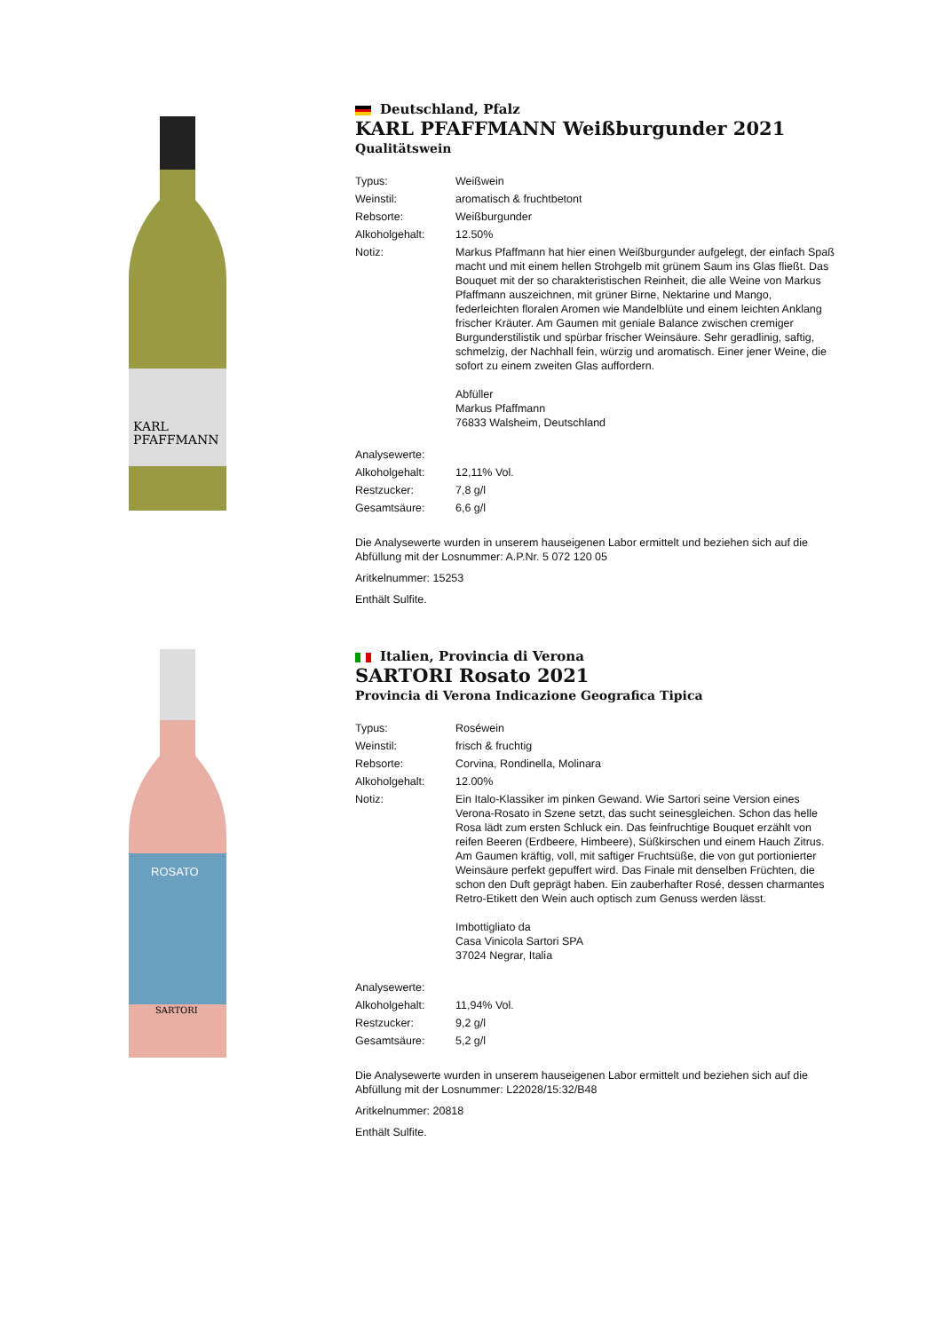KARL
PFAFFMANN
Deutschland, Pfalz
KARL PFAFFMANN Weißburgunder 2021
Qualitätswein
| Typus: | Weißwein |
| Weinstil: | aromatisch & fruchtbetont |
| Rebsorte: | Weißburgunder |
| Alkoholgehalt: | 12.50% |
| Notiz: | Markus Pfaffmann hat hier einen Weißburgunder aufgelegt, der einfach Spaß macht und mit einem hellen Strohgelb mit grünem Saum ins Glas fließt. Das Bouquet mit der so charakteristischen Reinheit, die alle Weine von Markus Pfaffmann auszeichnen, mit grüner Birne, Nektarine und Mango, federleichten floralen Aromen wie Mandelblüte und einem leichten Anklang frischer Kräuter. Am Gaumen mit geniale Balance zwischen cremiger Burgunderstilistik und spürbar frischer Weinsäure. Sehr geradlinig, saftig, schmelzig, der Nachhall fein, würzig und aromatisch. Einer jener Weine, die sofort zu einem zweiten Glas auffordern. Abfüller Markus Pfaffmann 76833 Walsheim, Deutschland |
| Analysewerte: | |
| Alkoholgehalt: | 12,11% Vol. |
| Restzucker: | 7,8 g/l |
| Gesamtsäure: | 6,6 g/l |
Die Analysewerte wurden in unserem hauseigenen Labor ermittelt und beziehen sich auf die Abfüllung mit der Losnummer: A.P.Nr. 5 072 120 05
Aritkelnummer: 15253
Enthält Sulfite.
ROSATO
SARTORI
Italien, Provincia di Verona
SARTORI Rosato 2021
Provincia di Verona Indicazione Geografica Tipica
| Typus: | Roséwein |
| Weinstil: | frisch & fruchtig |
| Rebsorte: | Corvina, Rondinella, Molinara |
| Alkoholgehalt: | 12.00% |
| Notiz: | Ein Italo-Klassiker im pinken Gewand. Wie Sartori seine Version eines Verona-Rosato in Szene setzt, das sucht seinesgleichen. Schon das helle Rosa lädt zum ersten Schluck ein. Das feinfruchtige Bouquet erzählt von reifen Beeren (Erdbeere, Himbeere), Süßkirschen und einem Hauch Zitrus. Am Gaumen kräftig, voll, mit saftiger Fruchtsüße, die von gut portionierter Weinsäure perfekt gepuffert wird. Das Finale mit denselben Früchten, die schon den Duft geprägt haben. Ein zauberhafter Rosé, dessen charmantes Retro-Etikett den Wein auch optisch zum Genuss werden lässt. Imbottigliato da Casa Vinicola Sartori SPA 37024 Negrar, Italia |
| Analysewerte: | |
| Alkoholgehalt: | 11,94% Vol. |
| Restzucker: | 9,2 g/l |
| Gesamtsäure: | 5,2 g/l |
Die Analysewerte wurden in unserem hauseigenen Labor ermittelt und beziehen sich auf die Abfüllung mit der Losnummer: L22028/15:32/B48
Aritkelnummer: 20818
Enthält Sulfite.